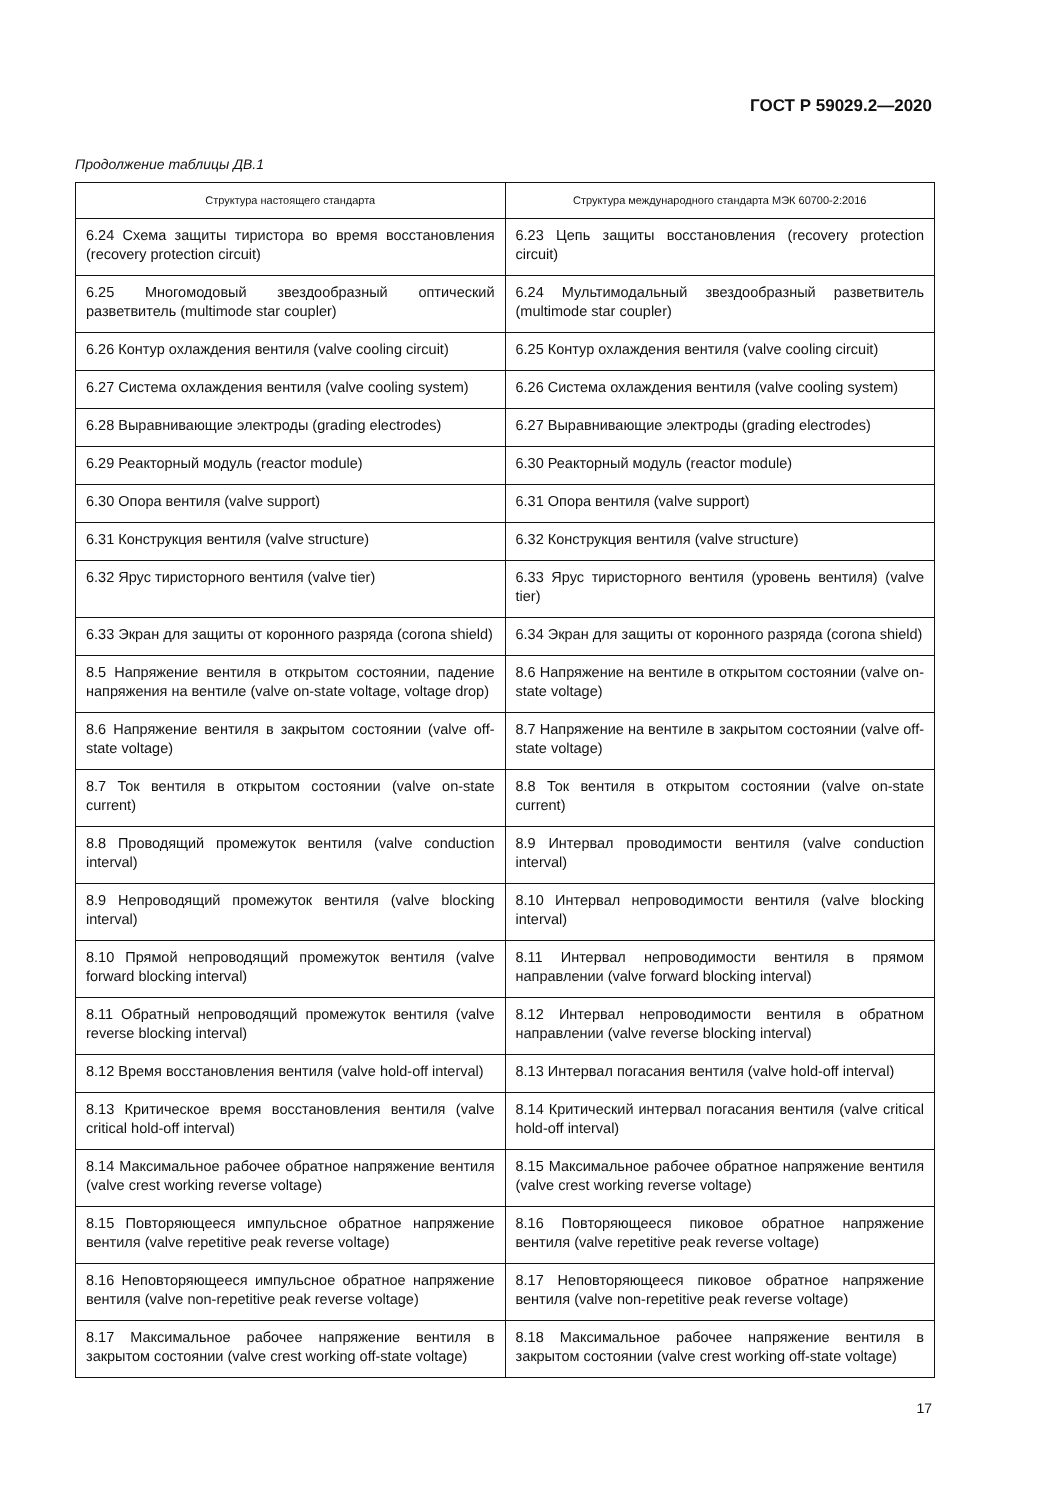ГОСТ Р 59029.2—2020
Продолжение таблицы ДВ.1
| Структура настоящего стандарта | Структура международного стандарта МЭК 60700-2:2016 |
| --- | --- |
| 6.24 Схема защиты тиристора во время восстановления (recovery protection circuit) | 6.23 Цепь защиты восстановления (recovery protection circuit) |
| 6.25 Многомодовый звездообразный оптический разветвитель (multimode star coupler) | 6.24 Мультимодальный звездообразный разветвитель (multimode star coupler) |
| 6.26 Контур охлаждения вентиля (valve cooling circuit) | 6.25 Контур охлаждения вентиля (valve cooling circuit) |
| 6.27 Система охлаждения вентиля (valve cooling system) | 6.26 Система охлаждения вентиля (valve cooling system) |
| 6.28 Выравнивающие электроды (grading electrodes) | 6.27 Выравнивающие электроды (grading electrodes) |
| 6.29 Реакторный модуль (reactor module) | 6.30 Реакторный модуль (reactor module) |
| 6.30 Опора вентиля (valve support) | 6.31 Опора вентиля (valve support) |
| 6.31 Конструкция вентиля (valve structure) | 6.32 Конструкция вентиля (valve structure) |
| 6.32 Ярус тиристорного вентиля (valve tier) | 6.33 Ярус тиристорного вентиля (уровень вентиля) (valve tier) |
| 6.33 Экран для защиты от коронного разряда (corona shield) | 6.34 Экран для защиты от коронного разряда (corona shield) |
| 8.5 Напряжение вентиля в открытом состоянии, падение напряжения на вентиле (valve on-state voltage, voltage drop) | 8.6 Напряжение на вентиле в открытом состоянии (valve on-state voltage) |
| 8.6 Напряжение вентиля в закрытом состоянии (valve off-state voltage) | 8.7 Напряжение на вентиле в закрытом состоянии (valve off-state voltage) |
| 8.7 Ток вентиля в открытом состоянии (valve on-state current) | 8.8 Ток вентиля в открытом состоянии (valve on-state current) |
| 8.8 Проводящий промежуток вентиля (valve conduction interval) | 8.9 Интервал проводимости вентиля (valve conduction interval) |
| 8.9 Непроводящий промежуток вентиля (valve blocking interval) | 8.10 Интервал непроводимости вентиля (valve blocking interval) |
| 8.10 Прямой непроводящий промежуток вентиля (valve forward blocking interval) | 8.11 Интервал непроводимости вентиля в прямом направлении (valve forward blocking interval) |
| 8.11 Обратный непроводящий промежуток вентиля (valve reverse blocking interval) | 8.12 Интервал непроводимости вентиля в обратном направлении (valve reverse blocking interval) |
| 8.12 Время восстановления вентиля (valve hold-off interval) | 8.13 Интервал погасания вентиля (valve hold-off interval) |
| 8.13 Критическое время восстановления вентиля (valve critical hold-off interval) | 8.14 Критический интервал погасания вентиля (valve critical hold-off interval) |
| 8.14 Максимальное рабочее обратное напряжение вентиля (valve crest working reverse voltage) | 8.15 Максимальное рабочее обратное напряжение вентиля (valve crest working reverse voltage) |
| 8.15 Повторяющееся импульсное обратное напряжение вентиля (valve repetitive peak reverse voltage) | 8.16 Повторяющееся пиковое обратное напряжение вентиля (valve repetitive peak reverse voltage) |
| 8.16 Неповторяющееся импульсное обратное напряжение вентиля (valve non-repetitive peak reverse voltage) | 8.17 Неповторяющееся пиковое обратное напряжение вентиля (valve non-repetitive peak reverse voltage) |
| 8.17 Максимальное рабочее напряжение вентиля в закрытом состоянии (valve crest working off-state voltage) | 8.18 Максимальное рабочее напряжение вентиля в закрытом состоянии (valve crest working off-state voltage) |
17